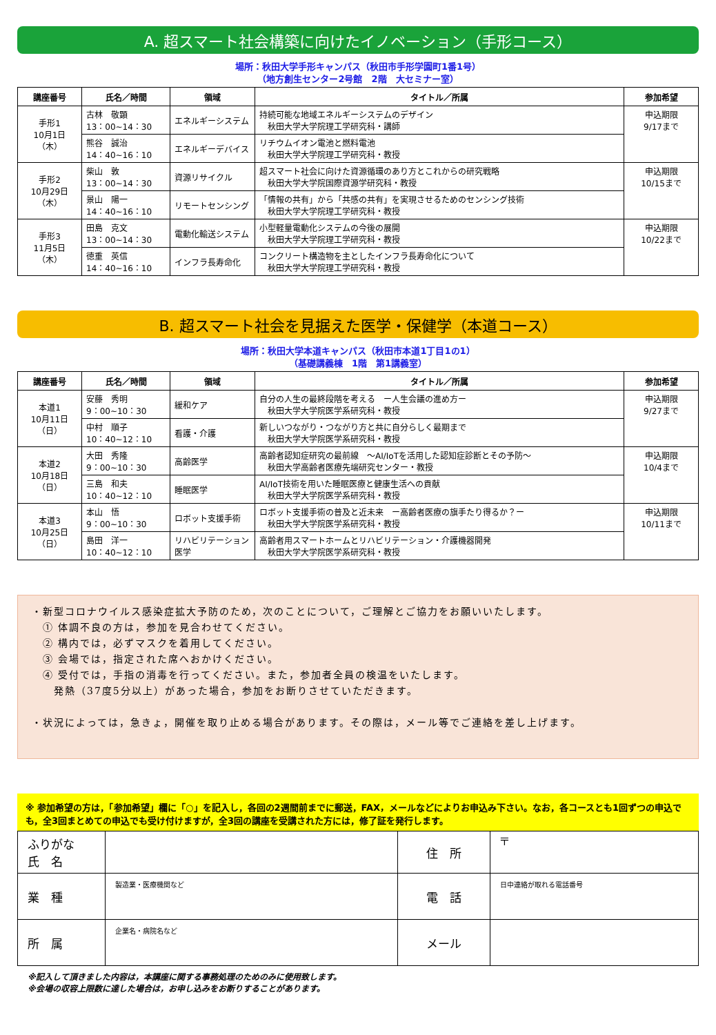A. 超スマート社会構築に向けたイノベーション（手形コース）
場所：秋田大学手形キャンパス（秋田市手形学園町1番1号）
（地方創生センター2号館　2階　大セミナー室）
| 講座番号 | 氏名／時間 | 領域 | タイトル／所属 | 参加希望 |
| --- | --- | --- | --- | --- |
| 手形1 10月1日 （木） | 古林 敬顕 13：00~14：30 | エネルギーシステム | 持続可能な地域エネルギーシステムのデザイン 秋田大学大学院理工学研究科・講師 | 申込期限 9/17まで |
| | 熊谷 誠治 14：40~16：10 | エネルギーデバイス | リチウムイオン電池と燃料電池 秋田大学大学院理工学研究科・教授 | |
| 手形2 10月29日 （木） | 柴山 敦 13：00~14：30 | 資源リサイクル | 超スマート社会に向けた資源循環のあり方とこれからの研究戦略 秋田大学大学院国際資源学研究科・教授 | 申込期限 10/15まで |
| | 景山 陽一 14：40~16：10 | リモートセンシング | 「情報の共有」から「共感の共有」を実現させるためのセンシング技術 秋田大学大学院理工学研究科・教授 | |
| 手形3 11月5日 （木） | 田島 克文 13：00~14：30 | 電動化輸送システム | 小型軽量電動化システムの今後の展開 秋田大学大学院理工学研究科・教授 | 申込期限 10/22まで |
| | 徳重 英信 14：40~16：10 | インフラ長寿命化 | コンクリート構造物を主としたインフラ長寿命化について 秋田大学大学院理工学研究科・教授 | |
B. 超スマート社会を見据えた医学・保健学（本道コース）
場所：秋田大学本道キャンパス（秋田市本道1丁目1の1）
（基礎講義棟　1階　第1講義室）
| 講座番号 | 氏名／時間 | 領域 | タイトル／所属 | 参加希望 |
| --- | --- | --- | --- | --- |
| 本道1 10月11日 （日） | 安藤 秀明 9：00~10：30 | 緩和ケア | 自分の人生の最終段階を考える ー人生会議の進め方ー 秋田大学大学院医学系研究科・教授 | 申込期限 9/27まで |
| | 中村 順子 10：40~12：10 | 看護・介護 | 新しいつながり・つながり方と共に自分らしく最期まで 秋田大学大学院医学系研究科・教授 | |
| 本道2 10月18日 （日） | 大田 秀隆 9：00~10：30 | 高齢医学 | 高齢者認知症研究の最前線 ～AI/IoTを活用した認知症診断とその予防～ 秋田大学高齢者医療先端研究センター・教授 | 申込期限 10/4まで |
| | 三島 和夫 10：40~12：10 | 睡眠医学 | AI/IoT技術を用いた睡眠医療と健康生活への貢献 秋田大学大学院医学系研究科・教授 | |
| 本道3 10月25日 （日） | 本山 悟 9：00~10：30 | ロボット支援手術 | ロボット支援手術の普及と近未来 ー高齢者医療の旗手たり得るか？ー 秋田大学大学院医学系研究科・教授 | 申込期限 10/11まで |
| | 島田 洋一 10：40~12：10 | リハビリテーション医学 | 高齢者用スマートホームとリハビリテーション・介護機器開発 秋田大学大学院医学系研究科・教授 | |
・新型コロナウイルス感染症拡大予防のため，次のことについて，ご理解とご協力をお願いいたします。
　① 体調不良の方は，参加を見合わせてください。
　② 構内では，必ずマスクを着用してください。
　③ 会場では，指定された席へおかけください。
　④ 受付では，手指の消毒を行ってください。また，参加者全員の検温をいたします。
　　発熱（37度5分以上）があった場合，参加をお断りさせていただきます。
・状況によっては，急きょ，開催を取り止める場合があります。その際は，メール等でご連絡を差し上げます。
※ 参加希望の方は，「参加希望」欄に「○」を記入し，各回の2週間前までに郵送，FAX，メールなどによりお申込み下さい。なお，各コースとも1回ずつの申込でも，全3回まとめての申込でも受け付けますが，全3回の講座を受講された方には，修了証を発行します。
| ふりがな 氏 名 | | 住 所 | 〒 |
| 業 種 | 製造業・医療機関など | 電 話 | 日中連絡が取れる電話番号 |
| 所 属 | 企業名・病院名など | メール | |
※記入して頂きました内容は，本講座に関する事務処理のためのみに使用致します。
※会場の収容上限数に達した場合は，お申し込みをお断りすることがあります。